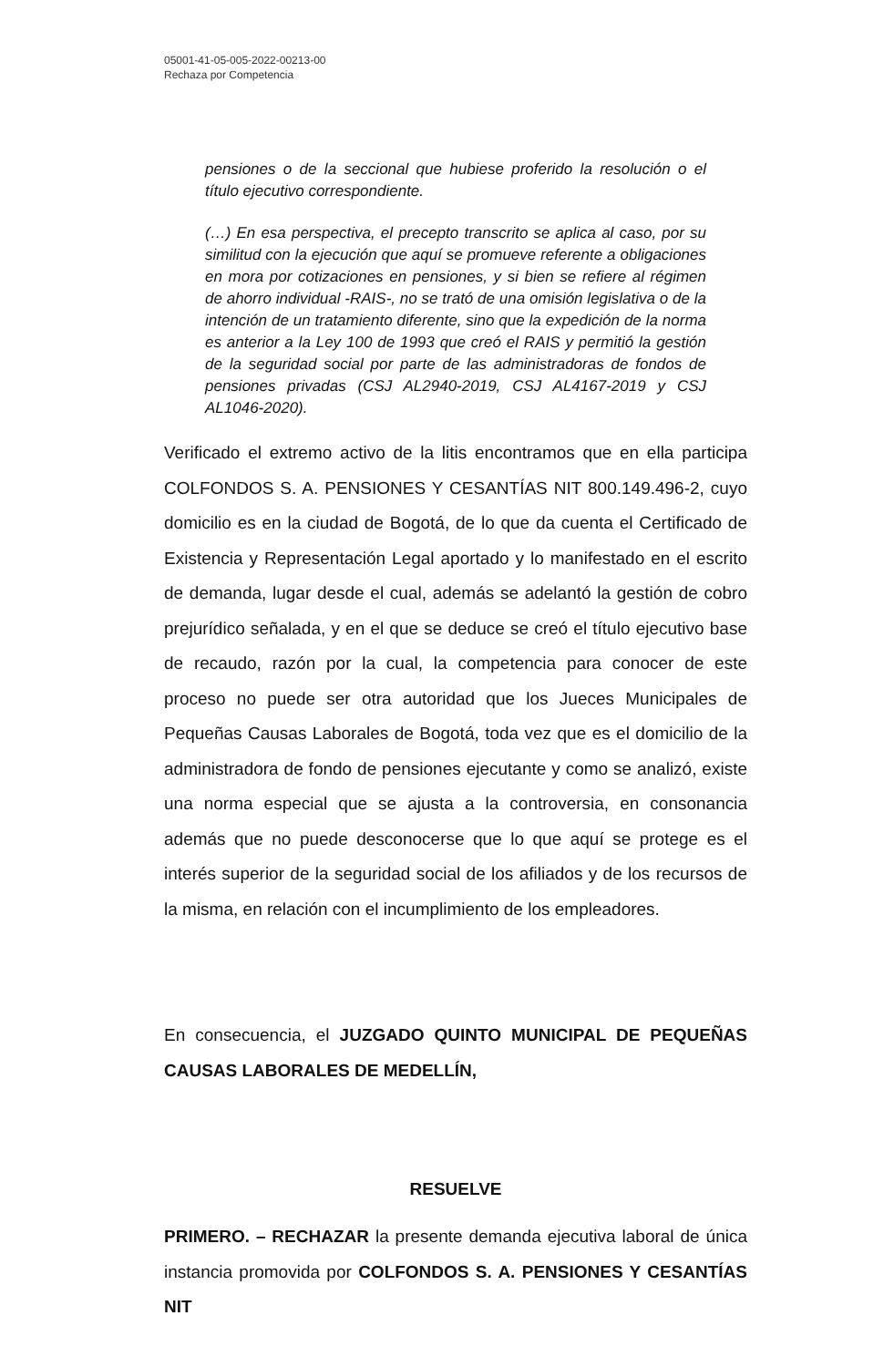05001-41-05-005-2022-00213-00
Rechaza por Competencia
pensiones o de la seccional que hubiese proferido la resolución o el título ejecutivo correspondiente.
(…) En esa perspectiva, el precepto transcrito se aplica al caso, por su similitud con la ejecución que aquí se promueve referente a obligaciones en mora por cotizaciones en pensiones, y si bien se refiere al régimen de ahorro individual -RAIS-, no se trató de una omisión legislativa o de la intención de un tratamiento diferente, sino que la expedición de la norma es anterior a la Ley 100 de 1993 que creó el RAIS y permitió la gestión de la seguridad social por parte de las administradoras de fondos de pensiones privadas (CSJ AL2940-2019, CSJ AL4167-2019 y CSJ AL1046-2020).
Verificado el extremo activo de la litis encontramos que en ella participa COLFONDOS S. A. PENSIONES Y CESANTÍAS NIT 800.149.496-2, cuyo domicilio es en la ciudad de Bogotá, de lo que da cuenta el Certificado de Existencia y Representación Legal aportado y lo manifestado en el escrito de demanda, lugar desde el cual, además se adelantó la gestión de cobro prejurídico señalada, y en el que se deduce se creó el título ejecutivo base de recaudo, razón por la cual, la competencia para conocer de este proceso no puede ser otra autoridad que los Jueces Municipales de Pequeñas Causas Laborales de Bogotá, toda vez que es el domicilio de la administradora de fondo de pensiones ejecutante y como se analizó, existe una norma especial que se ajusta a la controversia, en consonancia además que no puede desconocerse que lo que aquí se protege es el interés superior de la seguridad social de los afiliados y de los recursos de la misma, en relación con el incumplimiento de los empleadores.
En consecuencia, el JUZGADO QUINTO MUNICIPAL DE PEQUEÑAS CAUSAS LABORALES DE MEDELLÍN,
RESUELVE
PRIMERO. – RECHAZAR la presente demanda ejecutiva laboral de única instancia promovida por COLFONDOS S. A. PENSIONES Y CESANTÍAS NIT